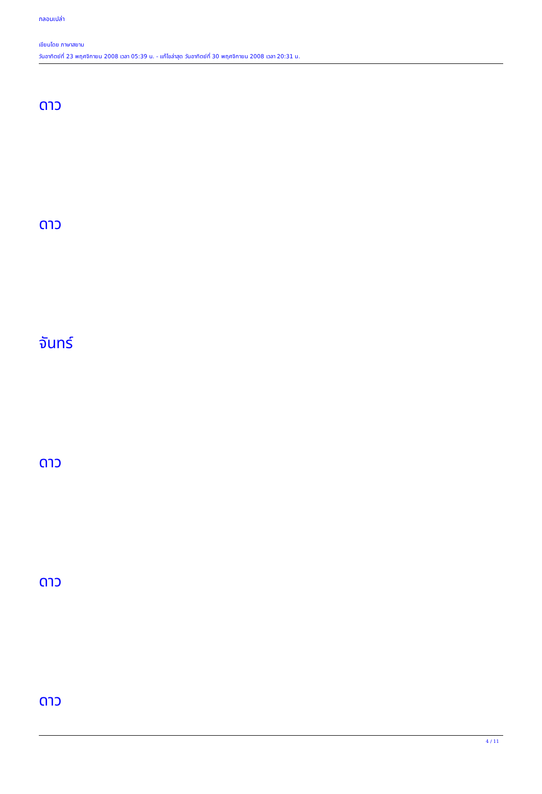กลอนเปล่า
เขียนโดย ภาษาสยาม
วันอาทิตย์ที่ 23 พฤศจิกายน 2008 เวลา 05:39 น. - แก้ไขล่าสุด วันอาทิตย์ที่ 30 พฤศจิกายน 2008 เวลา 20:31 น.
ดาว
ดาว
จันทร์
ดาว
ดาว
ดาว
4 / 11